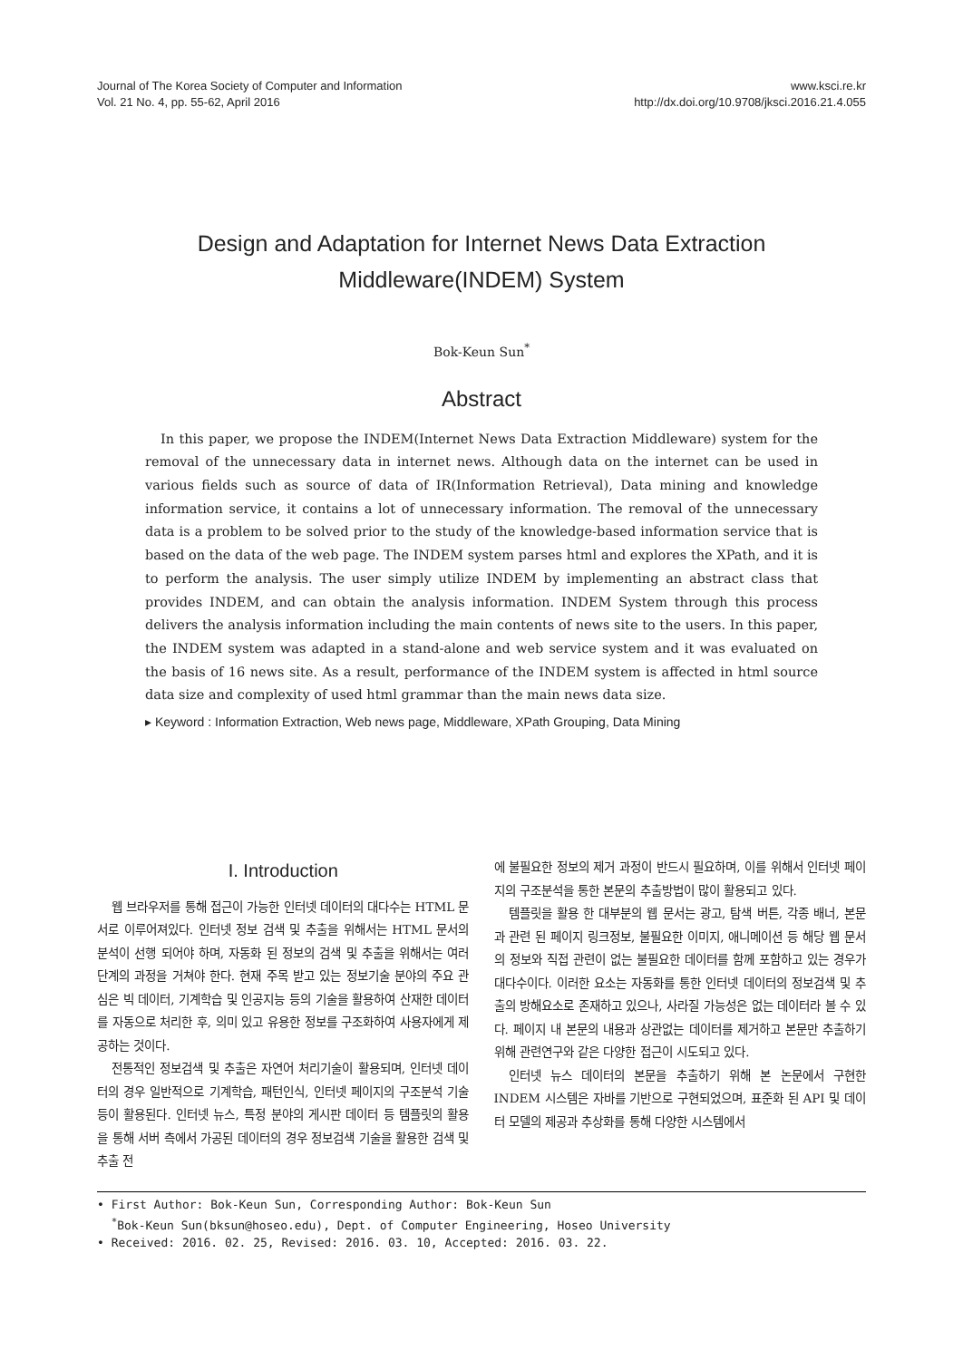Journal of The Korea Society of Computer and Information
Vol. 21 No. 4, pp. 55-62, April 2016
www.ksci.re.kr
http://dx.doi.org/10.9708/jksci.2016.21.4.055
Design and Adaptation for Internet News Data Extraction
Middleware(INDEM) System
Bok-Keun Sun<sup>*</sup>
Abstract
In this paper, we propose the INDEM(Internet News Data Extraction Middleware) system for the removal of the unnecessary data in internet news. Although data on the internet can be used in various fields such as source of data of IR(Information Retrieval), Data mining and knowledge information service, it contains a lot of unnecessary information. The removal of the unnecessary data is a problem to be solved prior to the study of the knowledge-based information service that is based on the data of the web page. The INDEM system parses html and explores the XPath, and it is to perform the analysis. The user simply utilize INDEM by implementing an abstract class that provides INDEM, and can obtain the analysis information. INDEM System through this process delivers the analysis information including the main contents of news site to the users. In this paper, the INDEM system was adapted in a stand-alone and web service system and it was evaluated on the basis of 16 news site. As a result, performance of the INDEM system is affected in html source data size and complexity of used html grammar than the main news data size.
▸ Keyword : Information Extraction, Web news page, Middleware, XPath Grouping, Data Mining
I. Introduction
웹 브라우저를 통해 접근이 가능한 인터넷 데이터의 대다수는 HTML 문서로 이루어져있다. 인터넷 정보 검색 및 추출을 위해서는 HTML 문서의 분석이 선행 되어야 하며, 자동화 된 정보의 검색 및 추출을 위해서는 여러 단계의 과정을 거쳐야 한다. 현재 주목 받고 있는 정보기술 분야의 주요 관심은 빅 데이터, 기계학습 및 인공지능 등의 기술을 활용하여 산재한 데이터를 자동으로 처리한 후, 의미 있고 유용한 정보를 구조화하여 사용자에게 제공하는 것이다.
전통적인 정보검색 및 추출은 자연어 처리기술이 활용되며, 인터넷 데이터의 경우 일반적으로 기계학습, 패턴인식, 인터넷 페이지의 구조분석 기술 등이 활용된다. 인터넷 뉴스, 특정 분야의 게시판 데이터 등 템플릿의 활용을 통해 서버 측에서 가공된 데이터의 경우 정보검색 기술을 활용한 검색 및 추출 전
에 불필요한 정보의 제거 과정이 반드시 필요하며, 이를 위해서 인터넷 페이지의 구조분석을 통한 본문의 추출방법이 많이 활용되고 있다.
템플릿을 활용 한 대부분의 웹 문서는 광고, 탐색 버튼, 각종 배너, 본문과 관련 된 페이지 링크정보, 불필요한 이미지, 애니메이션 등 해당 웹 문서의 정보와 직접 관련이 없는 불필요한 데이터를 함께 포함하고 있는 경우가 대다수이다. 이러한 요소는 자동화를 통한 인터넷 데이터의 정보검색 및 추출의 방해요소로 존재하고 있으나, 사라질 가능성은 없는 데이터라 볼 수 있다. 페이지 내 본문의 내용과 상관없는 데이터를 제거하고 본문만 추출하기 위해 관련연구와 같은 다양한 접근이 시도되고 있다.
인터넷 뉴스 데이터의 본문을 추출하기 위해 본 논문에서 구현한 INDEM 시스템은 자바를 기반으로 구현되었으며, 표준화 된 API 및 데이터 모델의 제공과 추상화를 통해 다양한 시스템에서
• First Author: Bok-Keun Sun, Corresponding Author: Bok-Keun Sun
<sup>*</sup> Bok-Keun Sun(bksun@hoseo.edu), Dept. of Computer Engineering, Hoseo University
• Received: 2016. 02. 25, Revised: 2016. 03. 10, Accepted: 2016. 03. 22.